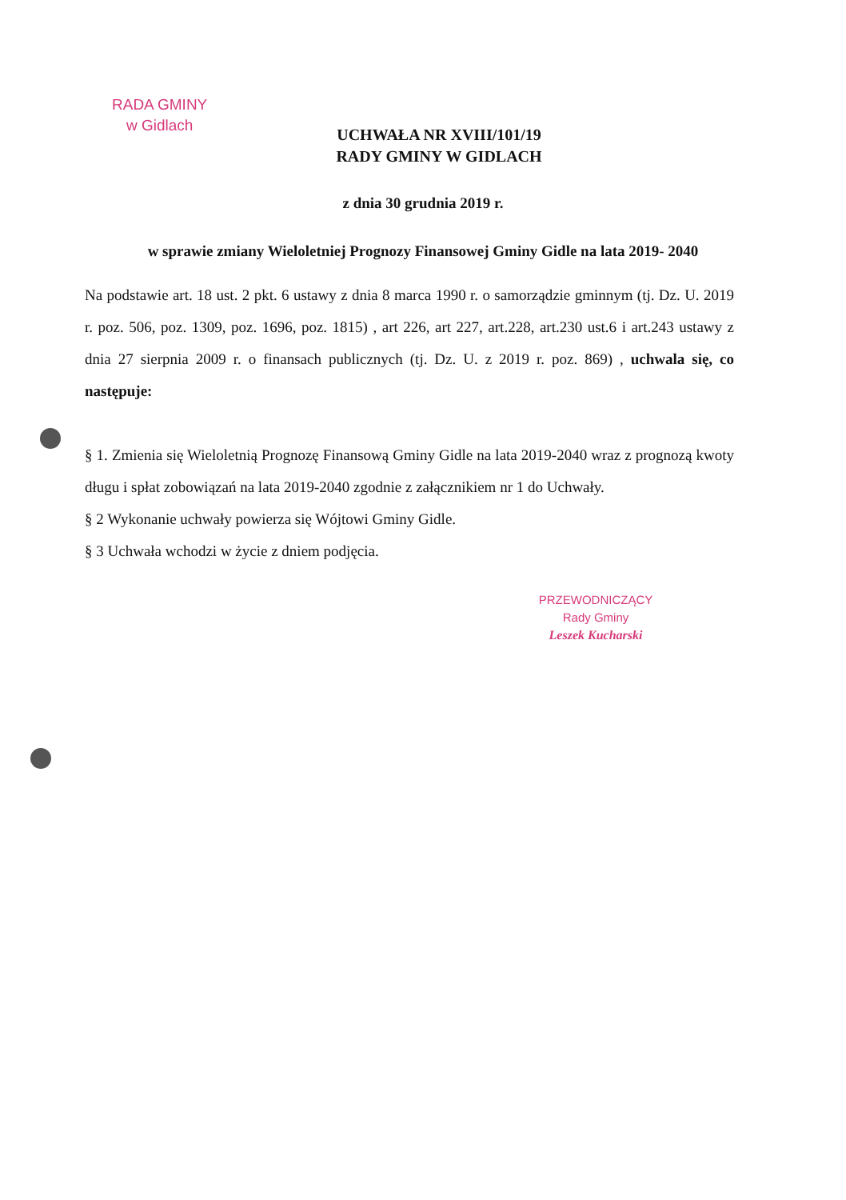RADA GMINY
w Gidlach
UCHWAŁA NR XVIII/101/19
RADY GMINY W GIDLACH
z dnia 30 grudnia 2019 r.
w sprawie zmiany Wieloletniej Prognozy Finansowej Gminy Gidle na lata 2019- 2040
Na podstawie art. 18 ust. 2 pkt. 6 ustawy z dnia 8 marca 1990 r. o samorządzie gminnym (tj. Dz. U. 2019 r. poz. 506, poz. 1309, poz. 1696, poz. 1815) , art 226, art 227, art.228, art.230 ust.6 i art.243 ustawy z dnia 27 sierpnia 2009 r. o finansach publicznych (tj. Dz. U. z 2019 r. poz. 869) , uchwala się, co następuje:
§ 1. Zmienia się Wieloletnią Prognozę Finansową Gminy Gidle na lata 2019-2040 wraz z prognozą kwoty długu i spłat zobowiązań na lata 2019-2040 zgodnie z załącznikiem nr 1 do Uchwały.
§ 2 Wykonanie uchwały powierza się Wójtowi Gminy Gidle.
§ 3 Uchwała wchodzi w życie z dniem podjęcia.
PRZEWODNICZĄCY
Rady Gminy
Leszek Kucharski